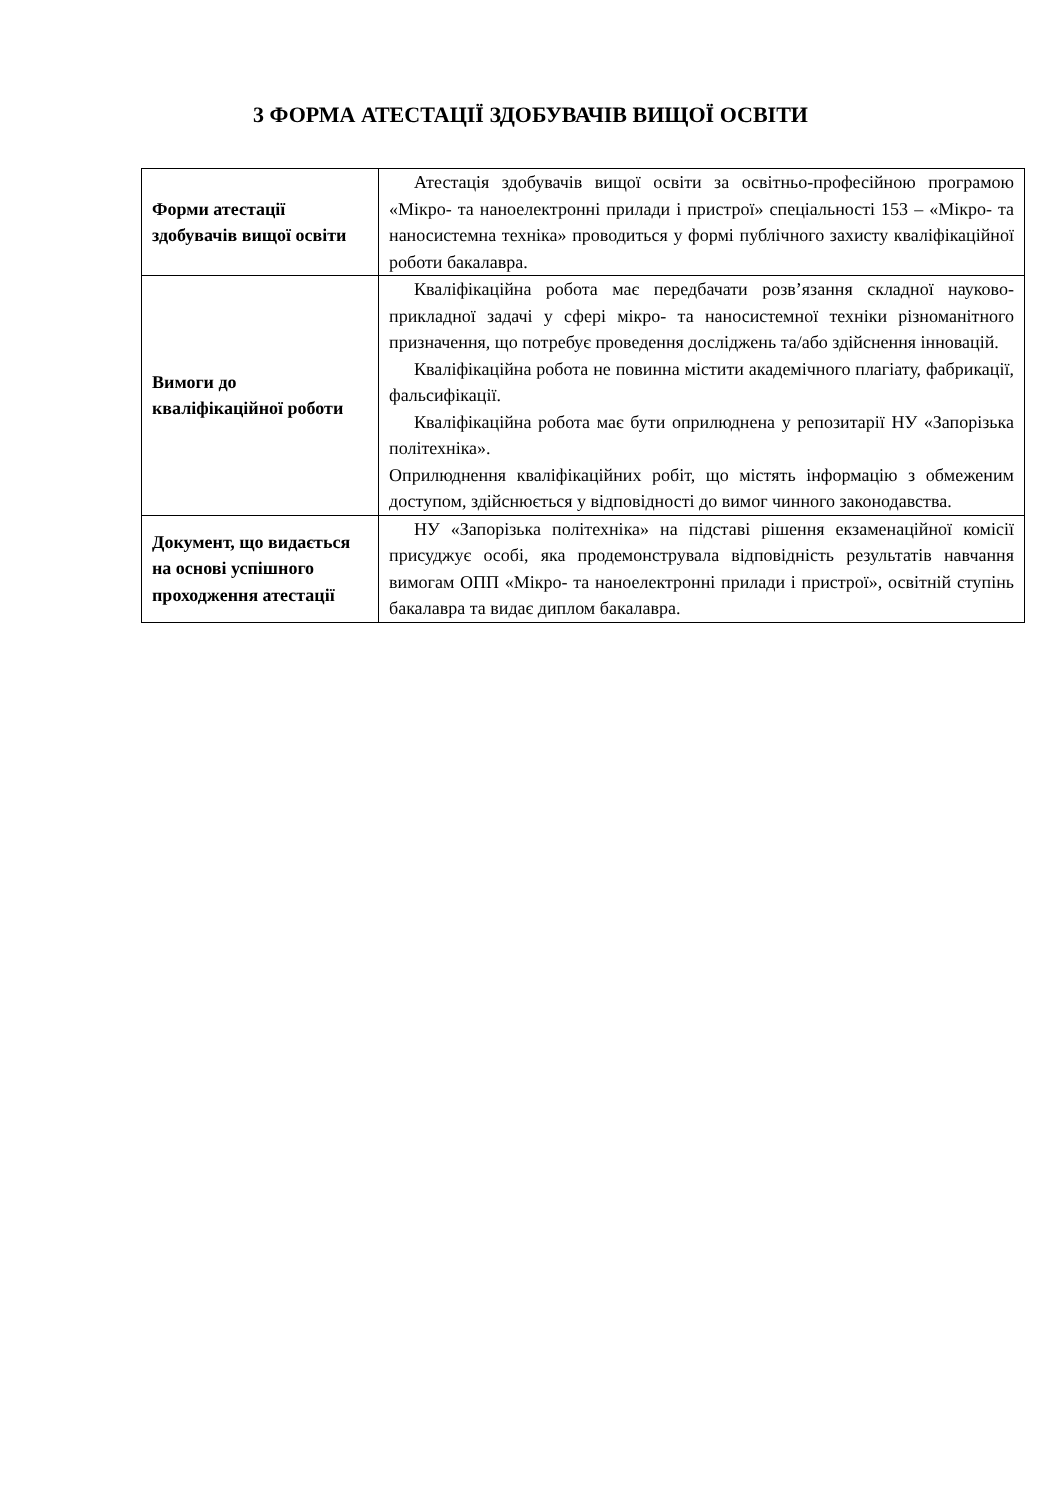3 ФОРМА АТЕСТАЦІЇ ЗДОБУВАЧІВ ВИЩОЇ ОСВІТИ
| Форми атестації здобувачів вищої освіти | Атестація здобувачів вищої освіти за освітньо-професійною програмою «Мікро- та наноелектронні прилади і пристрої» спеціальності 153 – «Мікро- та наносистемна техніка» проводиться у формі публічного захисту кваліфікаційної роботи бакалавра. |
| Вимоги до кваліфікаційної роботи | Кваліфікаційна робота має передбачати розв’язання складної науково-прикладної задачі у сфері мікро- та наносистемної техніки різноманітного призначення, що потребує проведення досліджень та/або здійснення інновацій. Кваліфікаційна робота не повинна містити академічного плагіату, фабрикації, фальсифікації. Кваліфікаційна робота має бути оприлюднена у репозитарії НУ «Запорізька політехніка». Оприлюднення кваліфікаційних робіт, що містять інформацію з обмеженим доступом, здійснюється у відповідності до вимог чинного законодавства. |
| Документ, що видається на основі успішного проходження атестації | НУ «Запорізька політехніка» на підставі рішення екзаменаційної комісії присуджує особі, яка продемонструвала відповідність результатів навчання вимогам ОПП «Мікро- та наноелектронні прилади і пристрої», освітній ступінь бакалавра та видає диплом бакалавра. |